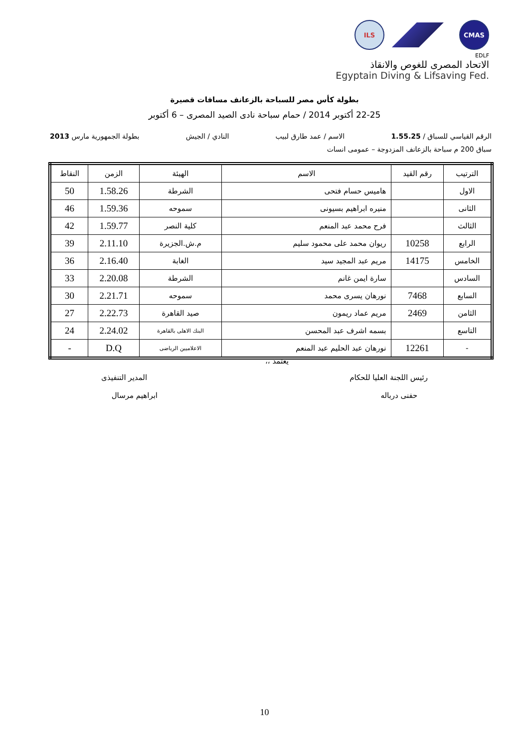ILS CMAS
EDLF
الاتحاد المصرى للغوص والانقاذ
Egyptain Diving & Lifsaving Fed.
بطولة كأس مصر للسباحة بالزعانف مسافات قصيرة
22-25 أكتوبر 2014 / حمام سباحة نادى الصيد المصرى – 6 أكتوبر
الرقم القياسي للسباق / 1.55.25 الاسم / عمد طارق لبيب النادي / الجيش بطولة الجمهورية مارس 2013
سباق 200 م سباحة بالزعانف المزدوجة – عمومى انسات
| الترتيب | رقم القيد | الاسم | الهيئة | الزمن | النقاط |
| --- | --- | --- | --- | --- | --- |
| الاول | | هاميس حسام فتحى | الشرطة | 1.58.26 | 50 |
| الثانى | | منيره ابراهيم بسيونى | سموحه | 1.59.36 | 46 |
| الثالث | | فرح محمد عبد المنعم | كلية النصر | 1.59.77 | 42 |
| الرابع | 10258 | ريوان محمد على محمود سليم | م.ش.الجزيرة | 2.11.10 | 39 |
| الخامس | 14175 | مريم عبد المجيد سيد | الغابة | 2.16.40 | 36 |
| السادس | | سارة ايمن غانم | الشرطة | 2.20.08 | 33 |
| السابع | 7468 | نورهان يسرى محمد | سموحه | 2.21.71 | 30 |
| الثامن | 2469 | مريم عماد ريمون | صيد القاهرة | 2.22.73 | 27 |
| التاسع | | بسمه اشرف عبد المحسن | البنك الاهلى بالقاهرة | 2.24.02 | 24 |
| - | 12261 | نورهان عبد الحليم عبد المنعم | الاعلاميين الرياضى | D.Q | - |
يعتمد ،،
رئيس اللجنة العليا للحكام المدير التنفيذى
حفنى درباله ابراهيم مرسال
10